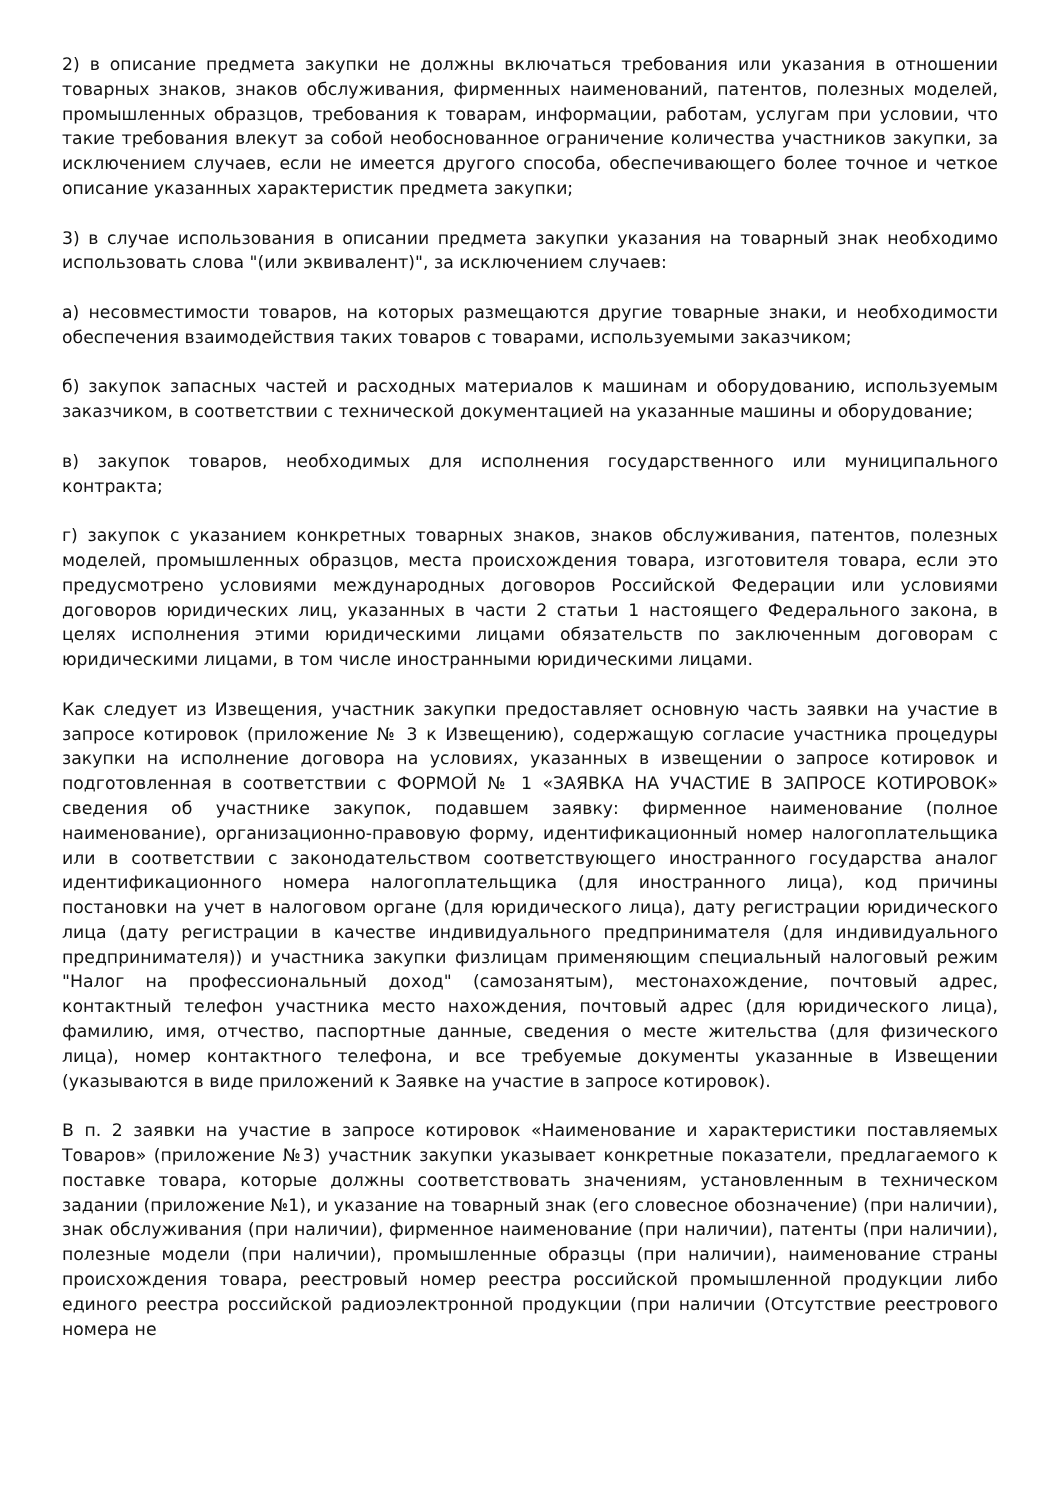2) в описание предмета закупки не должны включаться требования или указания в отношении товарных знаков, знаков обслуживания, фирменных наименований, патентов, полезных моделей, промышленных образцов, требования к товарам, информации, работам, услугам при условии, что такие требования влекут за собой необоснованное ограничение количества участников закупки, за исключением случаев, если не имеется другого способа, обеспечивающего более точное и четкое описание указанных характеристик предмета закупки;
3) в случае использования в описании предмета закупки указания на товарный знак необходимо использовать слова "(или эквивалент)", за исключением случаев:
а) несовместимости товаров, на которых размещаются другие товарные знаки, и необходимости обеспечения взаимодействия таких товаров с товарами, используемыми заказчиком;
б) закупок запасных частей и расходных материалов к машинам и оборудованию, используемым заказчиком, в соответствии с технической документацией на указанные машины и оборудование;
в) закупок товаров, необходимых для исполнения государственного или муниципального контракта;
г) закупок с указанием конкретных товарных знаков, знаков обслуживания, патентов, полезных моделей, промышленных образцов, места происхождения товара, изготовителя товара, если это предусмотрено условиями международных договоров Российской Федерации или условиями договоров юридических лиц, указанных в части 2 статьи 1 настоящего Федерального закона, в целях исполнения этими юридическими лицами обязательств по заключенным договорам с юридическими лицами, в том числе иностранными юридическими лицами.
Как следует из Извещения, участник закупки предоставляет основную часть заявки на участие в запросе котировок (приложение № 3 к Извещению), содержащую согласие участника процедуры закупки на исполнение договора на условиях, указанных в извещении о запросе котировок и подготовленная в соответствии с ФОРМОЙ № 1 «ЗАЯВКА НА УЧАСТИЕ В ЗАПРОСЕ КОТИРОВОК» сведения об участнике закупок, подавшем заявку: фирменное наименование (полное наименование), организационно-правовую форму, идентификационный номер налогоплательщика или в соответствии с законодательством соответствующего иностранного государства аналог идентификационного номера налогоплательщика (для иностранного лица), код причины постановки на учет в налоговом органе (для юридического лица), дату регистрации юридического лица (дату регистрации в качестве индивидуального предпринимателя (для индивидуального предпринимателя)) и участника закупки физлицам применяющим специальный налоговый режим "Налог на профессиональный доход" (самозанятым), местонахождение, почтовый адрес, контактный телефон участника место нахождения, почтовый адрес (для юридического лица), фамилию, имя, отчество, паспортные данные, сведения о месте жительства (для физического лица), номер контактного телефона, и все требуемые документы указанные в Извещении (указываются в виде приложений к Заявке на участие в запросе котировок).
В п. 2 заявки на участие в запросе котировок «Наименование и характеристики поставляемых Товаров» (приложение №3) участник закупки указывает конкретные показатели, предлагаемого к поставке товара, которые должны соответствовать значениям, установленным в техническом задании (приложение №1), и указание на товарный знак (его словесное обозначение) (при наличии), знак обслуживания (при наличии), фирменное наименование (при наличии), патенты (при наличии), полезные модели (при наличии), промышленные образцы (при наличии), наименование страны происхождения товара, реестровый номер реестра российской промышленной продукции либо единого реестра российской радиоэлектронной продукции (при наличии (Отсутствие реестрового номера не